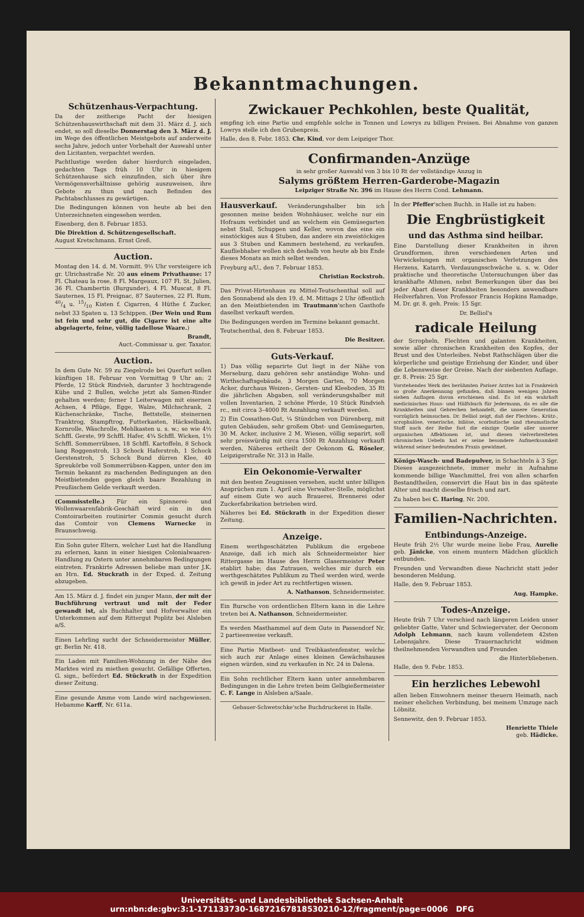Bekanntmachungen.
Schützenhaus-Verpachtung.
Da der zeitherige Pacht der hiesigen Schützenhauswirthschaft mit dem 31. März d. J. sich endet, so soll dieselbe Donnerstag den 3. März d. J. im Wege des öffentlichen Meistgebots auf anderweite sechs Jahre, jedoch unter Vorbehalt der Auswahl unter den Licitanten, verpachtet werden.
Pachtlustige werden daher hierdurch eingeladen, gedachten Tags früh 10 Uhr in hiesigem Schützenhause sich einzufinden, sich über ihre Vermögensverhältnisse gehörig auszuweisen, ihre Gebote zu thun und nach Befinden des Pachtabschlusses zu gewärtigen.
Die Bedingungen können von heute ab bei den Unterzeichneten eingesehen werden.
Eisenberg, den 8. Februar 1853.
Die Direktion d. Schützengesellschaft.
August Kretschmann. Ernst Greß.
Auction.
Montag den 14. d. M. Vormitt. 9½ Uhr versteigere ich gr. Ulrichsstraße Nr. 20 aus einem Privathause: 17 Fl. Chateau la rose, 8 Fl. Margeaux, 107 Fl. St. Julien, 36 Fl. Chambertin (Burgunder), 4 Fl. Muscat, 8 Fl. Sauternes, 15 Fl. Preignac, 87 Sauternes, 22 Fl. Rum, 40/4 u. 15/10 Kisten f. Cigarren, 4 Hüthe f. Zucker, nebst 33 Spaten u. 13 Schippen. (Der Wein und Rum ist fein und sehr gut, die Cigarre ist eine alte abgelagerte, feine, völlig tadellose Waare.)
Brandt,
Auct.-Commissar u. ger. Taxator.
Auction.
In dem Gute Nr. 59 zu Ziegelrode bei Querfurt sollen künftigen 18. Februar von Vormittag 9 Uhr an: 2 Pferde, 12 Stück Rindvieh, darunter 3 hochtragende Kühe und 2 Bullen, welche jetzt als Samen-Rinder gehalten werden; ferner 1 Leiterwagen mit eisernen Achsen, 4 Pflüge, Egge, Walze, Milchschrank, 2 Küchenschränke, Tische, Bettstelle, steinernen Tranktrog, Stampftrog, Futterkasten, Häckselbank, Kornrolle, Wäschrolle, Mehlkasten u. s. w.; so wie 4½ Schffl. Gerste, 99 Schffl. Hafer, 4¾ Schffl. Wicken, 1½ Schffl. Sommerrübsen, 18 Schffl. Kartoffeln, 8 Schock lang Roggenstroh, 13 Schock Haferstroh, 1 Schock Gerstenstroh, 5 Schock Bund dürren Klee, 40 Spreukörbe voll Sommerrübsen-Kappen, unter den im Termin bekannt zu machenden Bedingungen an den Meistbietenden gegen gleich baare Bezahlung in Preußischem Gelde verkauft werden.
(Commisstelle.) Für ein Spinnerei- und Wollenwaarenfabrik-Geschäft wird ein in den Comtoirarbeiten routinirter Commis gesucht durch das Comtoir von Clemens Warnecke in Braunschweig.
Ein Sohn guter Eltern, welcher Lust hat die Handlung zu erlernen, kann in einer hiesigen Colonialwaaren-Handlung zu Ostern unter annehmbaren Bedingungen eintreten. Frankirte Adressen beliebe man unter J.K. an Hrn. Ed. Stuckrath in der Exped. d. Zeitung abzugeben.
Am 15. März d. J. findet ein junger Mann, der mit der Buchführung vertraut und mit der Feder gewandt ist, als Buchhalter und Hofverwalter ein Unterkommen auf dem Rittergut Poplitz bei Alsleben a/S.
Einen Lehrling sucht der Schneidermeister Müller, gr. Berlin Nr. 418.
Ein Laden mit Familien-Wohnung in der Nähe des Marktes wird zu miethen gesucht. Gefällige Offerten, G. sign., befördert Ed. Stückrath in der Expedition dieser Zeitung.
Eine gesunde Amme vom Lande wird nachgewiesen. Hebamme Karff, Nr. 611a.
Zwickauer Pechkohlen, beste Qualität,
empfing ich eine Partie und empfehle solche in Tonnen und Lowrys zu billigen Preisen. Bei Abnahme von ganzen Lowrys stelle ich den Grubenpreis.
Halle, den 8. Febr. 1853. Chr. Kind, vor dem Leipziger Thor.
Confirmanden-Anzüge
in sehr großer Auswahl von 3 bis 10 Rt der vollständige Anzug in
Salyms größtem Herren-Garderobe-Magazin
Leipziger Straße Nr. 396 im Hause des Herrn Cond. Lehmann.
Hausverkauf. Veränderungshalber bin ich gesonnen meine beiden Wohnhäuser, welche nur ein Hofraum verbindet und an welchem ein Gemüsegarten nebst Stall, Schuppen und Keller, wovon das eine ein einstöckiges aus 4 Stuben, das andere ein zweistöckiges aus 3 Stuben und Kammern bestehend, zu verkaufen. Kaufliebhaber wollen sich deshalb von heute ab bis Ende dieses Monats an mich selbst wenden.
Freyburg a/U., den 7. Februar 1853.
Christian Rockstroh.
Das Privat-Hirtenhaus zu Mittel-Teutschenthal soll auf den Sonnabend als den 19. d. M. Mittags 2 Uhr öffentlich an den Meistbietenden im Trautmann'schen Gasthofe daselbst verkauft werden.
Die Bedingungen werden im Termine bekannt gemacht.
Teutschenthal, den 8. Februar 1853.
Die Besitzer.
Guts-Verkauf.
1) Das völlig separirte Gut liegt in der Nähe von Merseburg, dazu gehören sehr anständige Wohn- und Wirthschaftsgebäude, 3 Morgen Garten, 70 Morgen Acker, durchaus Weizen-, Gersten- und Kleeboden, 35 Rt die jährlichen Abgaben, soll veränderungshalber mit vollen Inventarien, 2 schöne Pferde, 10 Stück Rindvieh rc., mit circa 3–4000 Rt Anzahlung verkauft werden.
2) Ein Cossathen-Gut, ¼ Stündchen von Dürenberg, mit guten Gebäuden, sehr großem Obst- und Gemüsegarten, 30 M. Acker, inclusive 2 M. Wiesen, völlig separirt, soll sehr preiswürdig mit circa 1500 Rt Anzahlung verkauft werden. Näheres ertheilt der Oekonom G. Röseler, Leipzigerstraße Nr. 313 in Halle.
Ein Oekonomie-Verwalter
mit den besten Zeugnissen versehen, sucht unter billigen Ansprüchen zum 1. April eine Verwalter-Stelle, möglichst auf einem Gute wo auch Brauerei, Brennerei oder Zuckerfabrikation betrieben wird.
Näheres bei Ed. Stückrath in der Expedition dieser Zeitung.
Anzeige.
Einem werthgeschätzten Publikum die ergebene Anzeige, daß ich mich als Schneidermeister hier Rittergasse im Hause des Herrn Glasermeister Peter etablirt habe; das Zutrauen, welches mir durch ein werthgeschätztes Publikum zu Theil werden wird, werde ich gewiß in jeder Art zu rechtfertigen wissen.
A. Nathanson, Schneidermeister.
Ein Bursche von ordentlichen Eltern kann in die Lehre treten bei A. Nathanson, Schneidermeister.
Es werden Masthammel auf dem Gute in Passendorf Nr. 2 partieenweise verkauft.
Eine Partie Mistbeet- und Treibkastenfenster, welche sich auch zur Anlage eines kleinen Gewächshauses eignen würden, sind zu verkaufen in Nr. 24 in Dalena.
Ein Sohn rechtlicher Eltern kann unter annehmbaren Bedingungen in die Lehre treten beim Gelbgießermeister C. F. Lange in Alsleben a/Saale.
Gebauer-Schwetschke'sche Buchdruckerei in Halle.
In der Pfeffer'schen Buchh. in Halle ist zu haben:
Die Engbrüstigkeit
und das Asthma sind heilbar.
Eine Darstellung dieser Krankheiten in ihren Grundformen, ihren verschiedenen Arten und Verwickelungen mit organischen Verletzungen des Herzens, Katarrh, Verdauungsschwäche u. s. w. Oder praktische und theoretische Untersuchungen über das krankhafte Athmen, nebst Bemerkungen über das bei jeder Abart dieser Krankheiten besonders anwendbare Heilverfahren. Von Professor Francis Hopkins Ramadge, M. Dr. gr. 8. geh. Preis: 15 Sgr.
Dr. Belliol's
radicale Heilung
der Scropheln, Flechten und galanten Krankheiten, sowie aller chronischen Krankheiten des Kopfes, der Brust und des Unterleibes. Nebst Rathschlägen über die körperliche und geistige Erziehung der Kinder, und über die Lebensweise der Greise. Nach der siebenten Auflage. gr. 8. Preis: 25 Sgr.
Vorstehendes Werk des berühmten Pariser Arztes hat in Frankreich so große Anerkennung gefunden, daß binnen wenigen Jahren sieben Auflagen davon erschienen sind. Es ist ein wahrhaft medicinisches Haus- und Hülfsbuch für Jedermann, da es alle die Krankheiten und Gebrechen behandelt, die unsere Generation vorzüglich heimsuchen. Dr. Belliol zeigt, daß der Flechten-, Krätz-, scrophulöse, venerische, biliöse, scorbutische und rheumatische Stoff nach der Reihe fast die einzige Quelle aller unserer organischen Affektionen ist, und diesen vielverbreiteten chronischen Uebeln hat er seine besondere Aufmerksamkeit während seiner bedeutenden Praxis gewidmet.
Königs-Wasch- und Badepulver, in Schachteln à 3 Sgr. Dieses ausgezeichnete, immer mehr in Aufnahme kommende billige Waschmittel, frei von allen scharfen Bestandtheilen, conservirt die Haut bis in das späteste Alter und macht dieselbe frisch und zart.
Zu haben bei C. Haring, Nr. 200.
Familien-Nachrichten.
Entbindungs-Anzeige.
Heute früh 2½ Uhr wurde meine liebe Frau, Aurelie geb. Jänicke, von einem muntern Mädchen glücklich entbunden.
Freunden und Verwandten diese Nachricht statt jeder besonderen Meldung.
Halle, den 9. Februar 1853.
Aug. Hampke.
Todes-Anzeige.
Heute früh 7 Uhr verschied nach längeren Leiden unser geliebter Gatte, Vater und Schwiegervater, der Oeconom Adolph Lehmann, nach kaum vollendetem 42sten Lebensjahre. Diese Trauernachricht widmen theilnehmenden Verwandten und Freunden
die Hinterbliebenen.
Halle, den 9. Febr. 1853.
Ein herzliches Lebewohl
allen lieben Einwohnern meiner theuern Heimath, nach meiner ehelichen Verbindung, bei meinem Umzuge nach Löbnitz.
Sennewitz, den 9. Februar 1853.
Henriette Thiele
geb. Hädicke.
Universitäts- und Landesbibliothek Sachsen-Anhalt
urn:nbn:de:gbv:3:1-171133730-16872167818530210-12/fragment/page=0006 DFG